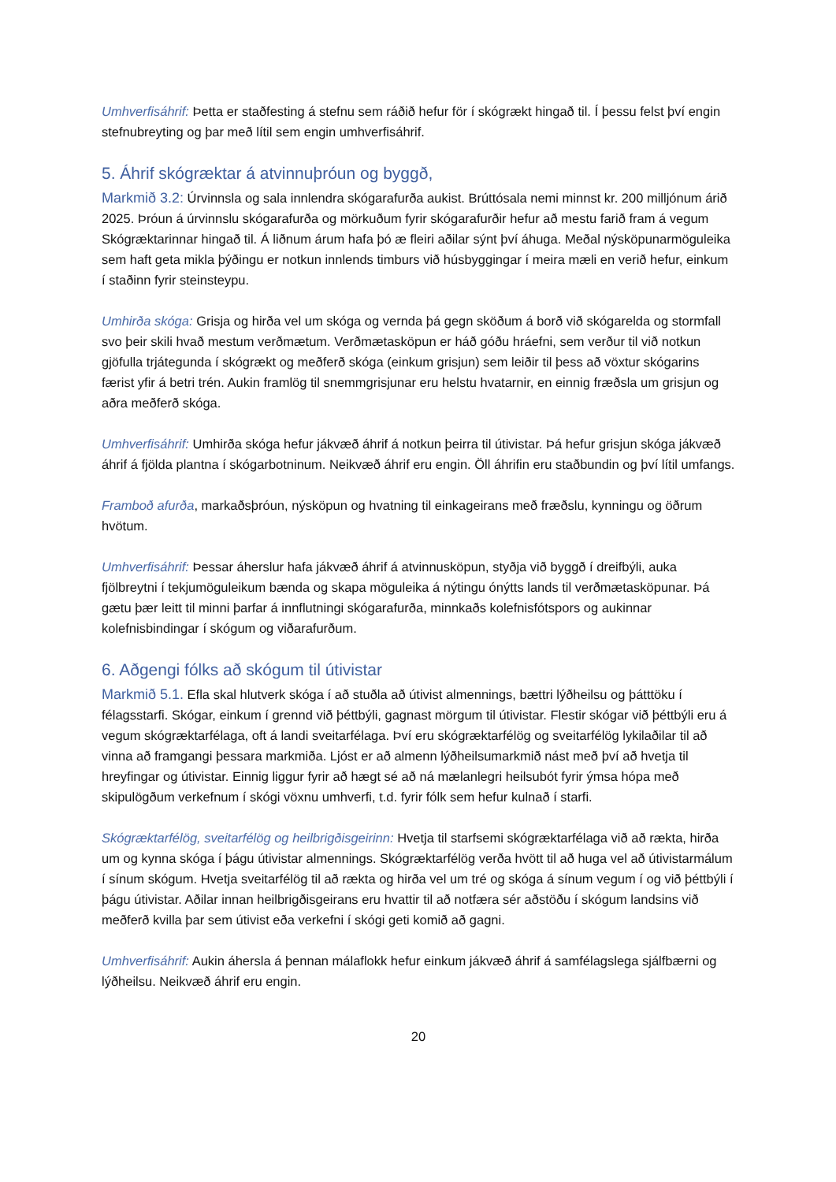Umhverfisáhrif: Þetta er staðfesting á stefnu sem ráðið hefur för í skógrækt hingað til. Í þessu felst því engin stefnubreyting og þar með lítil sem engin umhverfisáhrif.
5. Áhrif skógræktar á atvinnuþróun og byggð,
Markmið 3.2: Úrvinnsla og sala innlendra skógarafurða aukist. Brúttósala nemi minnst kr. 200 milljónum árið 2025. Þróun á úrvinnslu skógarafurða og mörkuðum fyrir skógarafurðir hefur að mestu farið fram á vegum Skógræktarinnar hingað til. Á liðnum árum hafa þó æ fleiri aðilar sýnt því áhuga. Meðal nýsköpunarmöguleika sem haft geta mikla þýðingu er notkun innlends timburs við húsbyggingar í meira mæli en verið hefur, einkum í staðinn fyrir steinsteypu.
Umhirða skóga: Grisja og hirða vel um skóga og vernda þá gegn sköðum á borð við skógarelda og stormfall svo þeir skili hvað mestum verðmætum. Verðmætasköpun er háð góðu hráefni, sem verður til við notkun gjöfulla trjátegunda í skógrækt og meðferð skóga (einkum grisjun) sem leiðir til þess að vöxtur skógarins færist yfir á betri trén. Aukin framlög til snemmgrisjunar eru helstu hvatarnir, en einnig fræðsla um grisjun og aðra meðferð skóga.
Umhverfisáhrif: Umhirða skóga hefur jákvæð áhrif á notkun þeirra til útivistar. Þá hefur grisjun skóga jákvæð áhrif á fjölda plantna í skógarbotninum. Neikvæð áhrif eru engin. Öll áhrifin eru staðbundin og því lítil umfangs.
Framboð afurða, markaðsþróun, nýsköpun og hvatning til einkageirans með fræðslu, kynningu og öðrum hvötum.
Umhverfisáhrif: Þessar áherslur hafa jákvæð áhrif á atvinnusköpun, styðja við byggð í dreifbýli, auka fjölbreytni í tekjumöguleikum bænda og skapa möguleika á nýtingu ónýtts lands til verðmætasköpunar. Þá gætu þær leitt til minni þarfar á innflutningi skógarafurða, minnkaðs kolefnisfótspors og aukinnar kolefnisbindingar í skógum og viðarafurðum.
6. Aðgengi fólks að skógum til útivistar
Markmið 5.1. Efla skal hlutverk skóga í að stuðla að útivist almennings, bættri lýðheilsu og þátttöku í félagsstarfi. Skógar, einkum í grennd við þéttbýli, gagnast mörgum til útivistar. Flestir skógar við þéttbýli eru á vegum skógræktarfélaga, oft á landi sveitarfélaga. Því eru skógræktarfélög og sveitarfélög lykilaðilar til að vinna að framgangi þessara markmiða. Ljóst er að almenn lýðheilsumarkmið nást með því að hvetja til hreyfingar og útivistar. Einnig liggur fyrir að hægt sé að ná mælanlegri heilsubót fyrir ýmsa hópa með skipulögðum verkefnum í skógi vöxnu umhverfi, t.d. fyrir fólk sem hefur kulnað í starfi.
Skógræktarfélög, sveitarfélög og heilbrigðisgeirinn: Hvetja til starfsemi skógræktarfélaga við að rækta, hirða um og kynna skóga í þágu útivistar almennings. Skógræktarfélög verða hvött til að huga vel að útivistarmálum í sínum skógum. Hvetja sveitarfélög til að rækta og hirða vel um tré og skóga á sínum vegum í og við þéttbýli í þágu útivistar. Aðilar innan heilbrigðisgeirans eru hvattir til að notfæra sér aðstöðu í skógum landsins við meðferð kvilla þar sem útivist eða verkefni í skógi geti komið að gagni.
Umhverfisáhrif: Aukin áhersla á þennan málaflokk hefur einkum jákvæð áhrif á samfélagslega sjálfbærni og lýðheilsu. Neikvæð áhrif eru engin.
20